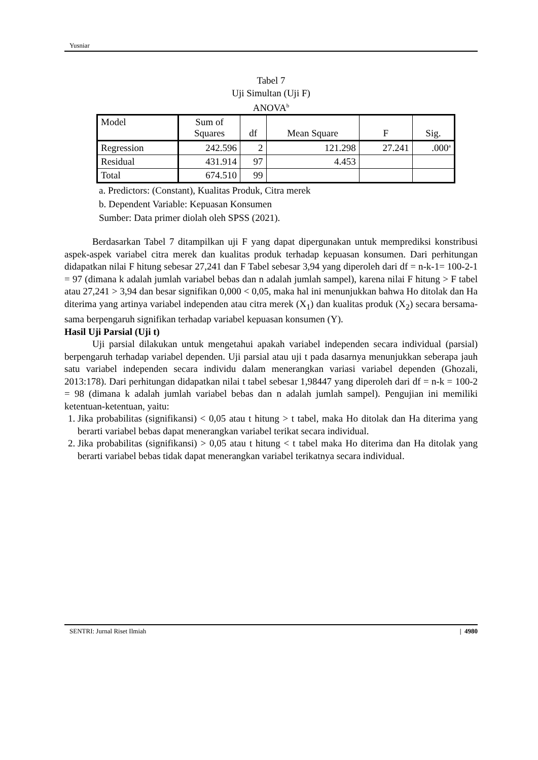Yusniar
Tabel 7
Uji Simultan (Uji F)
ANOVA<sup>b</sup>
| Model | Sum of Squares | df | Mean Square | F | Sig. |
| --- | --- | --- | --- | --- | --- |
| Regression | 242.596 | 2 | 121.298 | 27.241 | .000<sup>a</sup> |
| Residual | 431.914 | 97 | 4.453 | | |
| Total | 674.510 | 99 | | | |
a. Predictors: (Constant), Kualitas Produk, Citra merek
b. Dependent Variable: Kepuasan Konsumen
Sumber: Data primer diolah oleh SPSS (2021).
Berdasarkan Tabel 7 ditampilkan uji F yang dapat dipergunakan untuk memprediksi konstribusi aspek-aspek variabel citra merek dan kualitas produk terhadap kepuasan konsumen. Dari perhitungan didapatkan nilai F hitung sebesar 27,241 dan F Tabel sebesar 3,94 yang diperoleh dari df = n-k-1= 100-2-1 = 97 (dimana k adalah jumlah variabel bebas dan n adalah jumlah sampel), karena nilai F hitung > F tabel atau 27,241 > 3,94 dan besar signifikan 0,000 < 0,05, maka hal ini menunjukkan bahwa Ho ditolak dan Ha diterima yang artinya variabel independen atau citra merek (X<sub>1</sub>) dan kualitas produk (X<sub>2</sub>) secara bersama-sama berpengaruh signifikan terhadap variabel kepuasan konsumen (Y).
Hasil Uji Parsial (Uji t)
Uji parsial dilakukan untuk mengetahui apakah variabel independen secara individual (parsial) berpengaruh terhadap variabel dependen. Uji parsial atau uji t pada dasarnya menunjukkan seberapa jauh satu variabel independen secara individu dalam menerangkan variasi variabel dependen (Ghozali, 2013:178). Dari perhitungan didapatkan nilai t tabel sebesar 1,98447 yang diperoleh dari df = n-k = 100-2 = 98 (dimana k adalah jumlah variabel bebas dan n adalah jumlah sampel). Pengujian ini memiliki ketentuan-ketentuan, yaitu:
1. Jika probabilitas (signifikansi) < 0,05 atau t hitung > t tabel, maka Ho ditolak dan Ha diterima yang berarti variabel bebas dapat menerangkan variabel terikat secara individual.
2. Jika probabilitas (signifikansi) > 0,05 atau t hitung < t tabel maka Ho diterima dan Ha ditolak yang berarti variabel bebas tidak dapat menerangkan variabel terikatnya secara individual.
SENTRI: Jurnal Riset Ilmiah | 4980